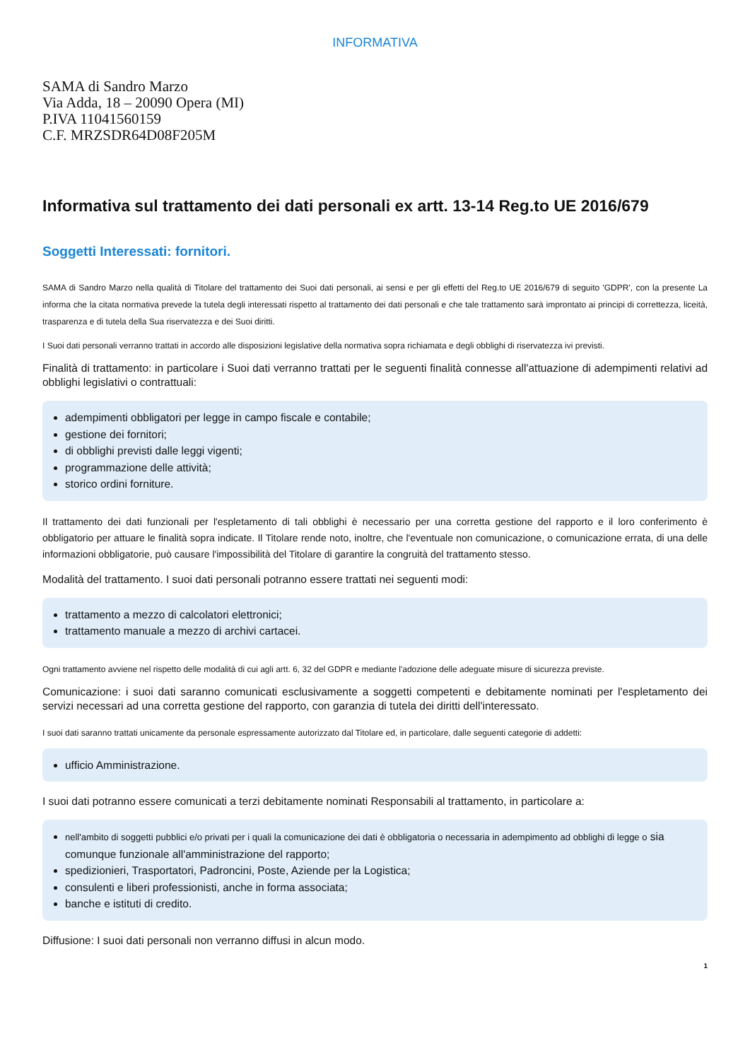INFORMATIVA
SAMA di Sandro Marzo
Via Adda, 18 – 20090 Opera (MI)
P.IVA 11041560159
C.F. MRZSDR64D08F205M
Informativa sul trattamento dei dati personali ex artt. 13-14 Reg.to UE 2016/679
Soggetti Interessati: fornitori.
SAMA di Sandro Marzo nella qualità di Titolare del trattamento dei Suoi dati personali, ai sensi e per gli effetti del Reg.to UE 2016/679 di seguito 'GDPR', con la presente La informa che la citata normativa prevede la tutela degli interessati rispetto al trattamento dei dati personali e che tale trattamento sarà improntato ai principi di correttezza, liceità, trasparenza e di tutela della Sua riservatezza e dei Suoi diritti.
I Suoi dati personali verranno trattati in accordo alle disposizioni legislative della normativa sopra richiamata e degli obblighi di riservatezza ivi previsti.
Finalità di trattamento: in particolare i Suoi dati verranno trattati per le seguenti finalità connesse all'attuazione di adempimenti relativi ad obblighi legislativi o contrattuali:
adempimenti obbligatori per legge in campo fiscale e contabile;
gestione dei fornitori;
di obblighi previsti dalle leggi vigenti;
programmazione delle attività;
storico ordini forniture.
Il trattamento dei dati funzionali per l'espletamento di tali obblighi è necessario per una corretta gestione del rapporto e il loro conferimento è obbligatorio per attuare le finalità sopra indicate. Il Titolare rende noto, inoltre, che l'eventuale non comunicazione, o comunicazione errata, di una delle informazioni obbligatorie, può causare l'impossibilità del Titolare di garantire la congruità del trattamento stesso.
Modalità del trattamento. I suoi dati personali potranno essere trattati nei seguenti modi:
trattamento a mezzo di calcolatori elettronici;
trattamento manuale a mezzo di archivi cartacei.
Ogni trattamento avviene nel rispetto delle modalità di cui agli artt. 6, 32 del GDPR e mediante l'adozione delle adeguate misure di sicurezza previste.
Comunicazione: i suoi dati saranno comunicati esclusivamente a soggetti competenti e debitamente nominati per l'espletamento dei servizi necessari ad una corretta gestione del rapporto, con garanzia di tutela dei diritti dell'interessato.
I suoi dati saranno trattati unicamente da personale espressamente autorizzato dal Titolare ed, in particolare, dalle seguenti categorie di addetti:
ufficio Amministrazione.
I suoi dati potranno essere comunicati a terzi debitamente nominati Responsabili al trattamento, in particolare a:
nell'ambito di soggetti pubblici e/o privati per i quali la comunicazione dei dati è obbligatoria o necessaria in adempimento ad obblighi di legge o sia comunque funzionale all'amministrazione del rapporto;
spedizionieri, Trasportatori, Padroncini, Poste, Aziende per la Logistica;
consulenti e liberi professionisti, anche in forma associata;
banche e istituti di credito.
Diffusione: I suoi dati personali non verranno diffusi in alcun modo.
1